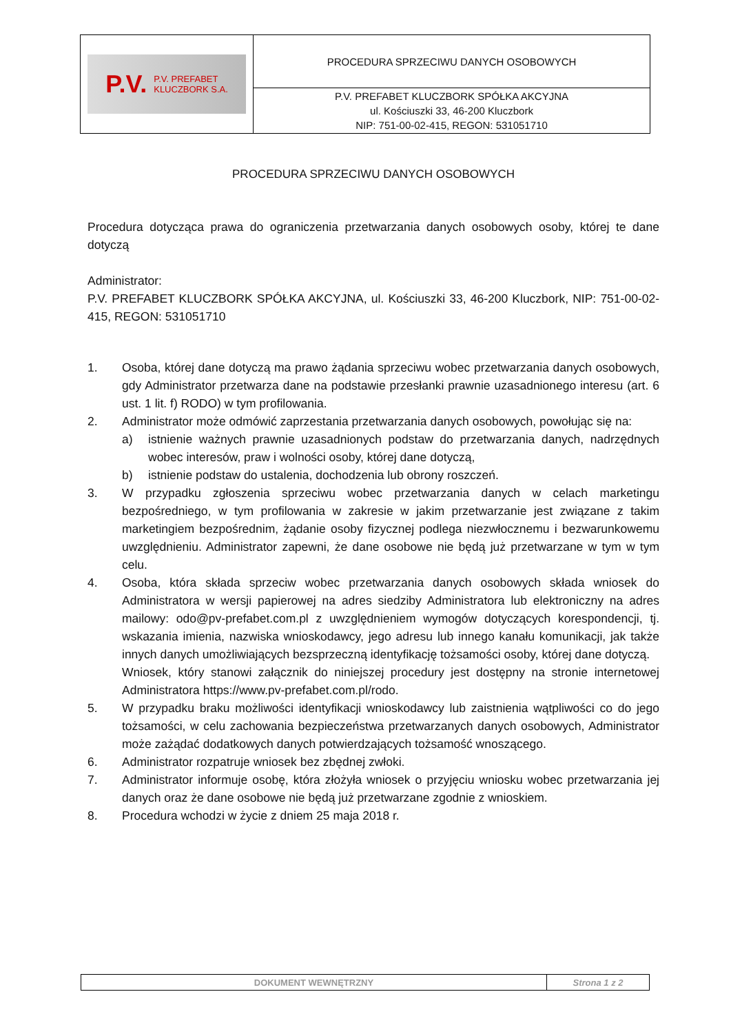| P.V. P.V. PREFABET KLUCZBORK S.A. | PROCEDURA SPRZECIWU DANYCH OSOBOWYCH |
| | P.V. PREFABET KLUCZBORK SPÓŁKA AKCYJNA ul. Kościuszki 33, 46-200 Kluczbork NIP: 751-00-02-415, REGON: 531051710 |
PROCEDURA SPRZECIWU DANYCH OSOBOWYCH
Procedura dotycząca prawa do ograniczenia przetwarzania danych osobowych osoby, której te dane dotyczą
Administrator:
P.V. PREFABET KLUCZBORK SPÓŁKA AKCYJNA, ul. Kościuszki 33, 46-200 Kluczbork, NIP: 751-00-02-415, REGON: 531051710
1. Osoba, której dane dotyczą ma prawo żądania sprzeciwu wobec przetwarzania danych osobowych, gdy Administrator przetwarza dane na podstawie przesłanki prawnie uzasadnionego interesu (art. 6 ust. 1 lit. f) RODO) w tym profilowania.
2. Administrator może odmówić zaprzestania przetwarzania danych osobowych, powołując się na:
a) istnienie ważnych prawnie uzasadnionych podstaw do przetwarzania danych, nadrzędnych wobec interesów, praw i wolności osoby, której dane dotyczą,
b) istnienie podstaw do ustalenia, dochodzenia lub obrony roszczeń.
3. W przypadku zgłoszenia sprzeciwu wobec przetwarzania danych w celach marketingu bezpośredniego, w tym profilowania w zakresie w jakim przetwarzanie jest związane z takim marketingiem bezpośrednim, żądanie osoby fizycznej podlega niezwłocznemu i bezwarunkowemu uwzględnieniu. Administrator zapewni, że dane osobowe nie będą już przetwarzane w tym w tym celu.
4. Osoba, która składa sprzeciw wobec przetwarzania danych osobowych składa wniosek do Administratora w wersji papierowej na adres siedziby Administratora lub elektroniczny na adres mailowy: odo@pv-prefabet.com.pl z uwzględnieniem wymogów dotyczących korespondencji, tj. wskazania imienia, nazwiska wnioskodawcy, jego adresu lub innego kanału komunikacji, jak także innych danych umożliwiających bezsprzeczną identyfikację tożsamości osoby, której dane dotyczą.
Wniosek, który stanowi załącznik do niniejszej procedury jest dostępny na stronie internetowej Administratora https://www.pv-prefabet.com.pl/rodo.
5. W przypadku braku możliwości identyfikacji wnioskodawcy lub zaistnienia wątpliwości co do jego tożsamości, w celu zachowania bezpieczeństwa przetwarzanych danych osobowych, Administrator może zażądać dodatkowych danych potwierdzających tożsamość wnoszącego.
6. Administrator rozpatruje wniosek bez zbędnej zwłoki.
7. Administrator informuje osobę, która złożyła wniosek o przyjęciu wniosku wobec przetwarzania jej danych oraz że dane osobowe nie będą już przetwarzane zgodnie z wnioskiem.
8. Procedura wchodzi w życie z dniem 25 maja 2018 r.
| DOKUMENT WEWNĘTRZNY | Strona 1 z 2 |